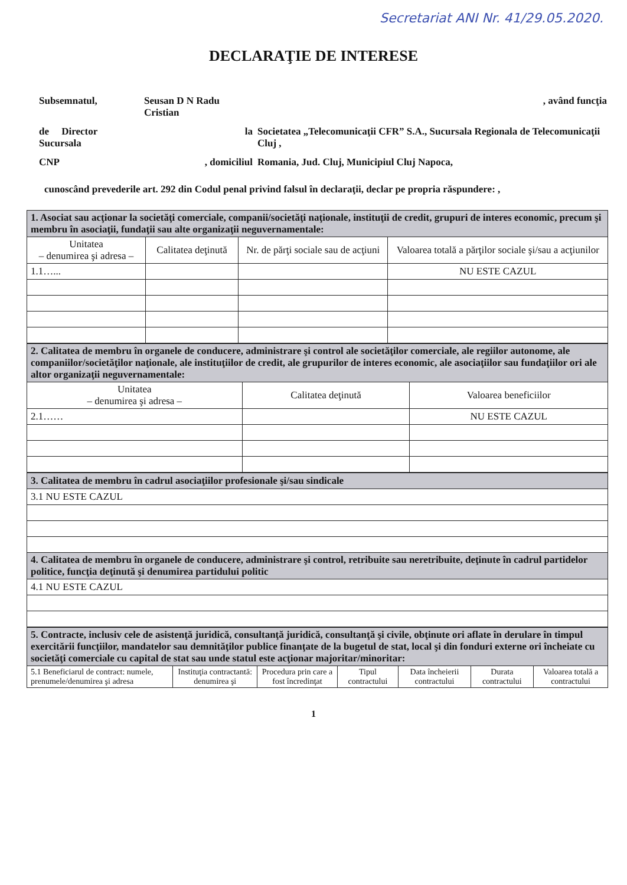Secretariat ANI Nr. 41/29.05.2020.
DECLARAŢIE DE INTERESE
| Subsemnatul, | Seusan D N Radu Cristian | | , având funcţia |
| de Director Sucursala | la | Societatea „Telecomunicaţii CFR” S.A., Sucursala Regionala de Telecomunicaţii Cluj , | |
| CNP | , domiciliul | Romania, Jud. Cluj, Municipiul Cluj Napoca, | |
cunoscând prevederile art. 292 din Codul penal privind falsul în declaraţii, declar pe propria răspundere: ,
| 1. Asociat sau acţionar la societăţi comerciale, companii/societăţi naţionale, instituţii de credit, grupuri de interes economic, precum şi membru în asociaţii, fundaţii sau alte organizaţii neguvernamentale: | | | |
| Unitatea – denumirea şi adresa – | Calitatea deţinută | Nr. de părţi sociale sau de acţiuni | Valoarea totală a părţilor sociale şi/sau a acţiunilor |
| 1.1…... | | | NU ESTE CAZUL |
| 2. Calitatea de membru în organele de conducere, administrare şi control ale societăţilor comerciale, ale regiilor autonome, ale companiilor/societăţilor naţionale, ale instituţiilor de credit, ale grupurilor de interes economic, ale asociaţiilor sau fundaţiilor ori ale altor organizaţii neguvernamentale: | | |
| Unitatea – denumirea şi adresa – | Calitatea deţinută | Valoarea beneficiilor |
| 2.1…… | | NU ESTE CAZUL |
| 3. Calitatea de membru în cadrul asociaţiilor profesionale şi/sau sindicale |
| 3.1 NU ESTE CAZUL |
| 4. Calitatea de membru în organele de conducere, administrare şi control, retribuite sau neretribuite, deţinute în cadrul partidelor politice, funcţia deţinută şi denumirea partidului politic |
| 4.1 NU ESTE CAZUL |
| 5. Contracte, inclusiv cele de asistenţă juridică, consultanţă juridică, consultanţă şi civile, obţinute ori aflate în derulare în timpul exercitării funcţiilor, mandatelor sau demnităţilor publice finanţate de la bugetul de stat, local şi din fonduri externe ori încheiate cu societăţi comerciale cu capital de stat sau unde statul este acţionar majoritar/minoritar: | | | | | | |
| 5.1 Beneficiarul de contract: numele, prenumele/denumirea şi adresa | Instituţia contractantă: denumirea şi | Procedura prin care a fost încredinţat | Tipul contractului | Data încheierii contractului | Durata contractului | Valoarea totală a contractului |
1